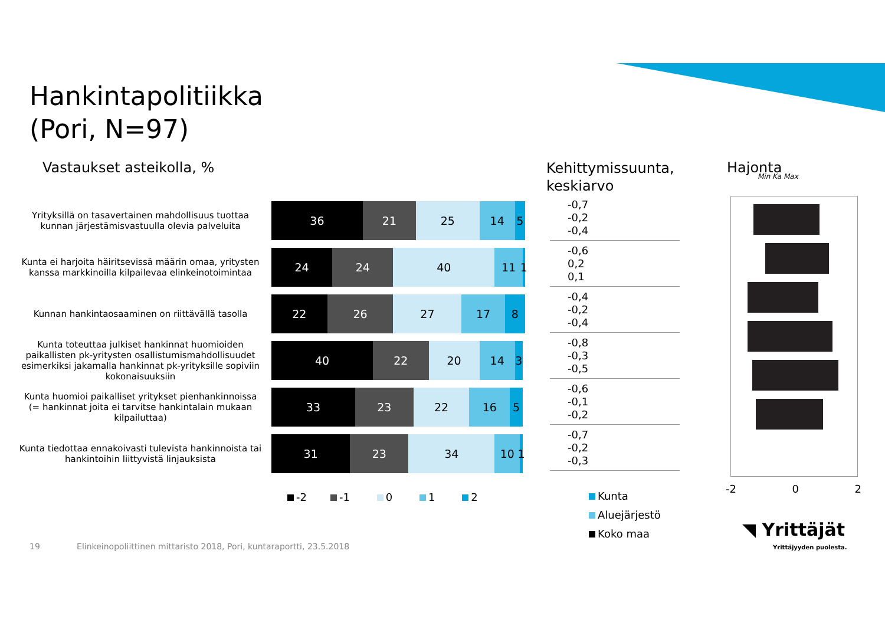Hankintapolitiikka
(Pori, N=97)
Vastaukset asteikolla, %
Kehittymissuunta,
keskiarvo
Hajonta
Min Ka Max
Yrityksillä on tasavertainen mahdollisuus tuottaa kunnan järjestämisvastuulla olevia palveluita
36 21 25 14 5
Kunta ei harjoita häiritsevissä määrin omaa, yritysten kanssa markkinoilla kilpailevaa elinkeinotoimintaa
24 24 40 11 1
Kunnan hankintaosaaminen on riittävällä tasolla
22 26 27 17 8
Kunta toteuttaa julkiset hankinnat huomioiden paikallisten pk-yritysten osallistumismahdollisuudet esimerkiksi jakamalla hankinnat pk-yrityksille sopiviin kokonaisuuksiin
40 22 20 14 3
Kunta huomioi paikalliset yritykset pienhankinnoissa (= hankinnat joita ei tarvitse hankintalain mukaan kilpailuttaa)
33 23 22 16 5
Kunta tiedottaa ennakoivasti tulevista hankinnoista tai hankintoihin liittyvistä linjauksista
31 23 34 10 1
-2 -1 0 1 2
-0,7
-0,2
-0,4
-0,6
0,2
0,1
-0,4
-0,2
-0,4
-0,8
-0,3
-0,5
-0,6
-0,1
-0,2
-0,7
-0,2
-0,3
Kunta
Aluejärjestö
Koko maa
-2 0 2
◥ Yrittäjät
Yrittäjyyden puolesta.
19 Elinkeinopoliittinen mittaristo 2018, Pori, kuntaraportti, 23.5.2018